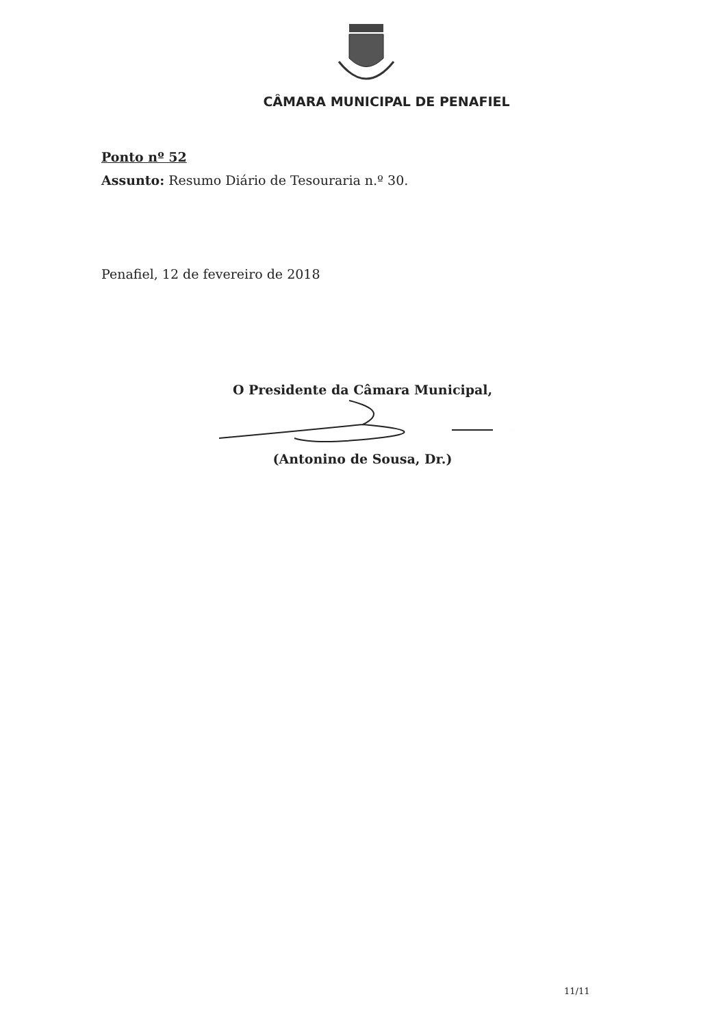CÂMARA MUNICIPAL DE PENAFIEL
Ponto nº 52
Assunto: Resumo Diário de Tesouraria n.º 30.
Penafiel, 12 de fevereiro de 2018
O Presidente da Câmara Municipal,
(Antonino de Sousa, Dr.)
11/11